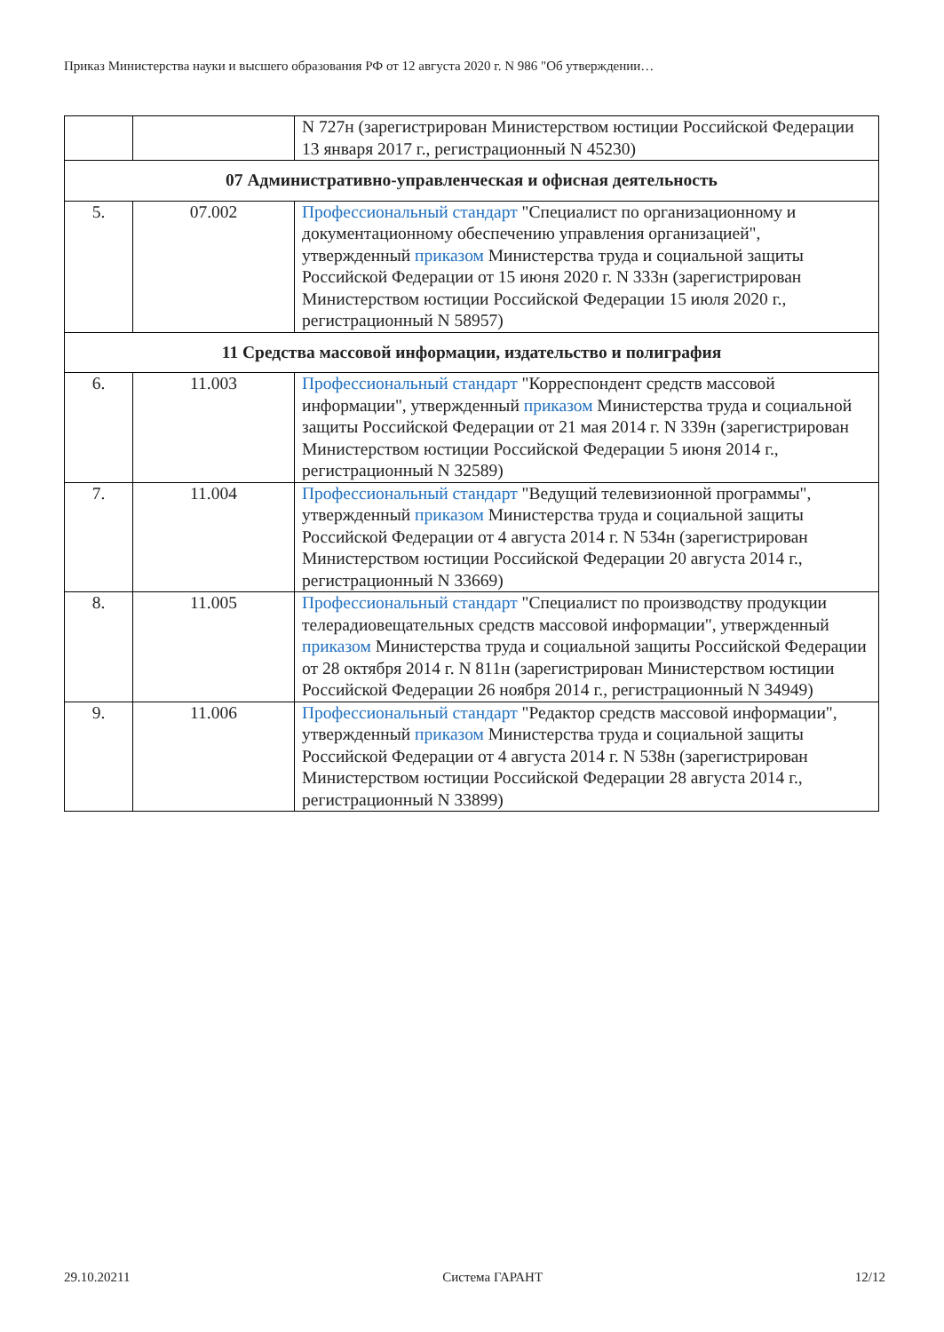Приказ Министерства науки и высшего образования РФ от 12 августа 2020 г. N 986 "Об утверждении…
| | | N 727н (зарегистрирован Министерством юстиции Российской Федерации 13 января 2017 г., регистрационный N 45230) |
| 07 Административно-управленческая и офисная деятельность | | |
| 5. | 07.002 | Профессиональный стандарт "Специалист по организационному и документационному обеспечению управления организацией", утвержденный приказом Министерства труда и социальной защиты Российской Федерации от 15 июня 2020 г. N 333н (зарегистрирован Министерством юстиции Российской Федерации 15 июля 2020 г., регистрационный N 58957) |
| 11 Средства массовой информации, издательство и полиграфия | | |
| 6. | 11.003 | Профессиональный стандарт "Корреспондент средств массовой информации", утвержденный приказом Министерства труда и социальной защиты Российской Федерации от 21 мая 2014 г. N 339н (зарегистрирован Министерством юстиции Российской Федерации 5 июня 2014 г., регистрационный N 32589) |
| 7. | 11.004 | Профессиональный стандарт "Ведущий телевизионной программы", утвержденный приказом Министерства труда и социальной защиты Российской Федерации от 4 августа 2014 г. N 534н (зарегистрирован Министерством юстиции Российской Федерации 20 августа 2014 г., регистрационный N 33669) |
| 8. | 11.005 | Профессиональный стандарт "Специалист по производству продукции телерадиовещательных средств массовой информации", утвержденный приказом Министерства труда и социальной защиты Российской Федерации от 28 октября 2014 г. N 811н (зарегистрирован Министерством юстиции Российской Федерации 26 ноября 2014 г., регистрационный N 34949) |
| 9. | 11.006 | Профессиональный стандарт "Редактор средств массовой информации", утвержденный приказом Министерства труда и социальной защиты Российской Федерации от 4 августа 2014 г. N 538н (зарегистрирован Министерством юстиции Российской Федерации 28 августа 2014 г., регистрационный N 33899) |
29.10.20211 Система ГАРАНТ 12/12